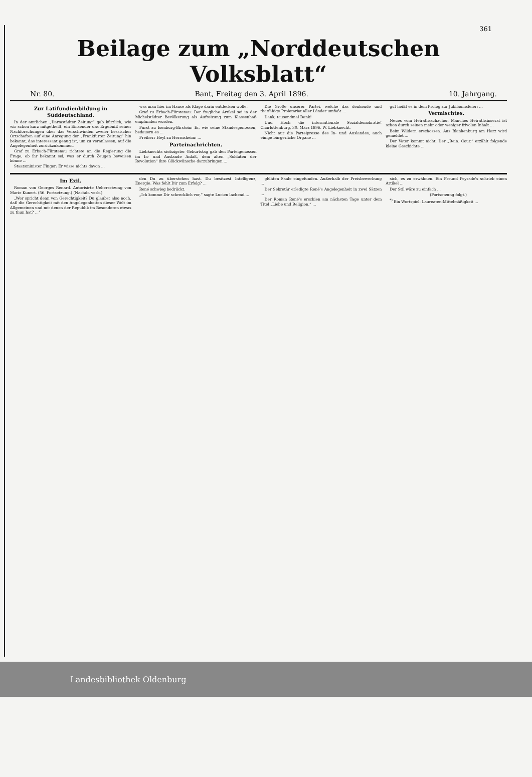361
Beilage zum „Norddeutschen Volksblatt“
Nr. 80. Bant, Freitag den 3. April 1896. 10. Jahrgang.
Zur Latifundienbildung in Süddeutschland.
In der amtlichen „Darmstädter Zeitung“ gab kürzlich, wie wir schon kurz mitgetheilt, ein Einsender das Ergebniß seiner Nachforschungen über das Verschwinden zweier hessischer Ortschaften auf eine Anregung der „Frankfurter Zeitung“ hin bekannt, das interessant genug ist, um zu veranlassen, auf die Angelegenheit zurückzukommen.
Graf zu Erbach-Fürstenau richtete an die Regierung die Frage, ob ihr bekannt sei, was er durch Zeugen beweisen könne ...
Staatsminister Finger: Er wisse nichts davon ...
was man hier im Hause als Klage darin entdecken wolle.
Graf zu Erbach-Fürstenau: Der fragliche Artikel sei in der Michelstädter Bevölkerung als Aufreizung zum Klassenhaß empfunden worden.
Fürst zu Isenburg-Birstein: Er, wie seine Standesgenossen, bedauern es ...
Freiherr Heyl zu Herrnsheim: ...
Parteinachrichten.
Liebknechts siebzigster Geburtstag gab den Parteigenossen im In- und Auslande Anlaß, dem alten „Soldaten der Revolution“ ihre Glückwünsche darzubringen ...
Die Größe unserer Partei, welche das denkende und thatfähige Proletariat aller Länder umfaßt ...
Dank, tausendmal Dank!
Und Hoch die internationale Sozialdemokratie! Charlottenburg, 30. März 1896. W. Liebknecht.
Nicht nur die Parteipresse des In- und Auslandes, auch einige bürgerliche Organe ...
gut heißt es in dem Prolog zur Jubiläumsfeier: ...
Vermischtes.
Neues vom Heirathsschacher. Manches Heirathsinserat ist schon durch seinen mehr oder weniger frivolen Inhalt ...
Beim Wildern erschossen. Aus Blankenburg am Harz wird gemeldet ...
Der Vater kommt nicht. Der „Rein. Cour.“ erzählt folgende kleine Geschichte ...
Im Exil.
Roman von Georges Renard. Autorisirte Uebersetzung von Marie Kunert. (56. Fortsetzung.) (Nachdr. verb.)
„Wer spricht denn von Gerechtigkeit? Du glaubst also noch, daß die Gerechtigkeit mit den Angelegenheiten dieser Welt im Allgemeinen und mit denen der Republik im Besonderen etwas zu thun hat? ...“
den Du zu überstehen hast. Du besitzest Intelligenz, Energie. Was fehlt Dir zum Erfolg? ...
René schwieg bedrückt.
„Ich komme Dir schrecklich vor,“ sagte Lucien lachend ...
glühten Saale eingefunden. Außerhalb der Preisbewerbung ...
Der Sekretär erledigte René's Angelegenheit in zwei Sätzen ...
Der Roman René's erschien am nächsten Tage unter dem Titel „Liebe und Religion.“ ...
sich, es zu erwähnen. Ein Freund Peyrade's schrieb einen Artikel ...
Der Stil wäre zu einfach ...
(Fortsetzung folgt.)
<sup>*)</sup> Ein Wortspiel: Laureaten-Mittelmäßigkeit ...
Landesbibliothek Oldenburg